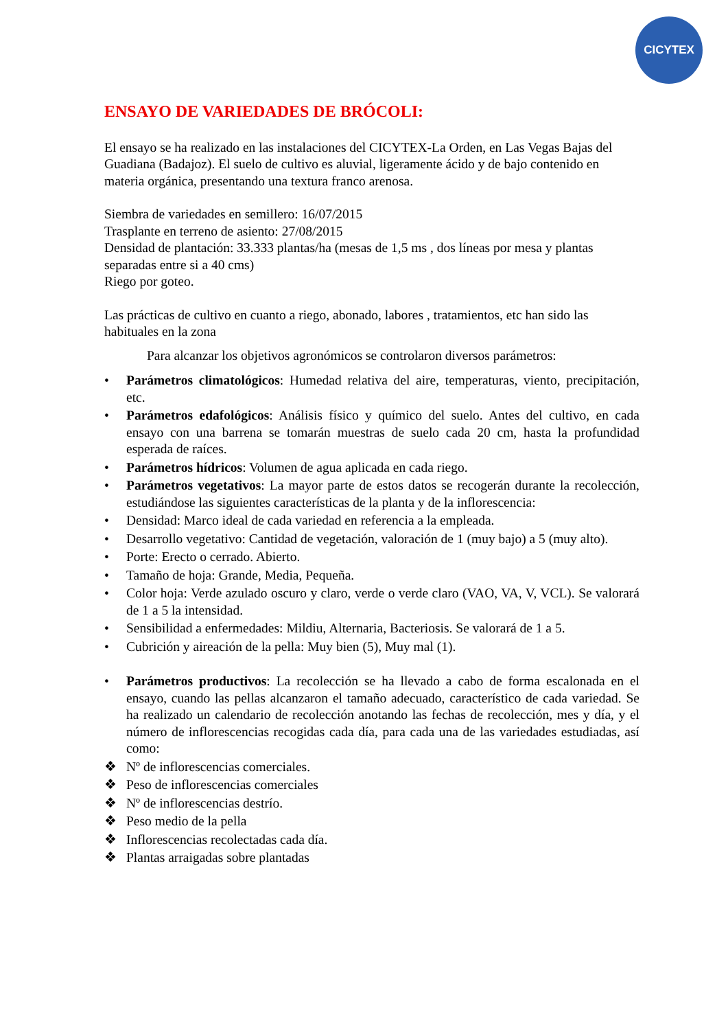CICYTEX
ENSAYO DE VARIEDADES DE BRÓCOLI:
El ensayo se ha realizado en las instalaciones del CICYTEX-La Orden, en Las Vegas Bajas del Guadiana (Badajoz). El suelo de cultivo es aluvial, ligeramente ácido y de bajo contenido en materia orgánica, presentando una textura franco arenosa.
Siembra de variedades en semillero: 16/07/2015
Trasplante en terreno de asiento: 27/08/2015
Densidad de plantación: 33.333 plantas/ha (mesas de 1,5 ms , dos líneas por mesa y plantas separadas entre si a 40 cms)
Riego por goteo.
Las prácticas de cultivo en cuanto a riego, abonado, labores , tratamientos, etc han sido las habituales en la zona
Para alcanzar los objetivos agronómicos se controlaron diversos parámetros:
• Parámetros climatológicos: Humedad relativa del aire, temperaturas, viento, precipitación, etc.
• Parámetros edafológicos: Análisis físico y químico del suelo. Antes del cultivo, en cada ensayo con una barrena se tomarán muestras de suelo cada 20 cm, hasta la profundidad esperada de raíces.
• Parámetros hídricos: Volumen de agua aplicada en cada riego.
• Parámetros vegetativos: La mayor parte de estos datos se recogerán durante la recolección, estudiándose las siguientes características de la planta y de la inflorescencia:
• Densidad: Marco ideal de cada variedad en referencia a la empleada.
• Desarrollo vegetativo: Cantidad de vegetación, valoración de 1 (muy bajo) a 5 (muy alto).
• Porte: Erecto o cerrado. Abierto.
• Tamaño de hoja: Grande, Media, Pequeña.
• Color hoja: Verde azulado oscuro y claro, verde o verde claro (VAO, VA, V, VCL). Se valorará de 1 a 5 la intensidad.
• Sensibilidad a enfermedades: Mildiu, Alternaria, Bacteriosis. Se valorará de 1 a 5.
• Cubrición y aireación de la pella: Muy bien (5), Muy mal (1).
• Parámetros productivos: La recolección se ha llevado a cabo de forma escalonada en el ensayo, cuando las pellas alcanzaron el tamaño adecuado, característico de cada variedad. Se ha realizado un calendario de recolección anotando las fechas de recolección, mes y día, y el número de inflorescencias recogidas cada día, para cada una de las variedades estudiadas, así como:
❖ Nº de inflorescencias comerciales.
❖ Peso de inflorescencias comerciales
❖ Nº de inflorescencias destrío.
❖ Peso medio de la pella
❖ Inflorescencias recolectadas cada día.
❖ Plantas arraigadas sobre plantadas